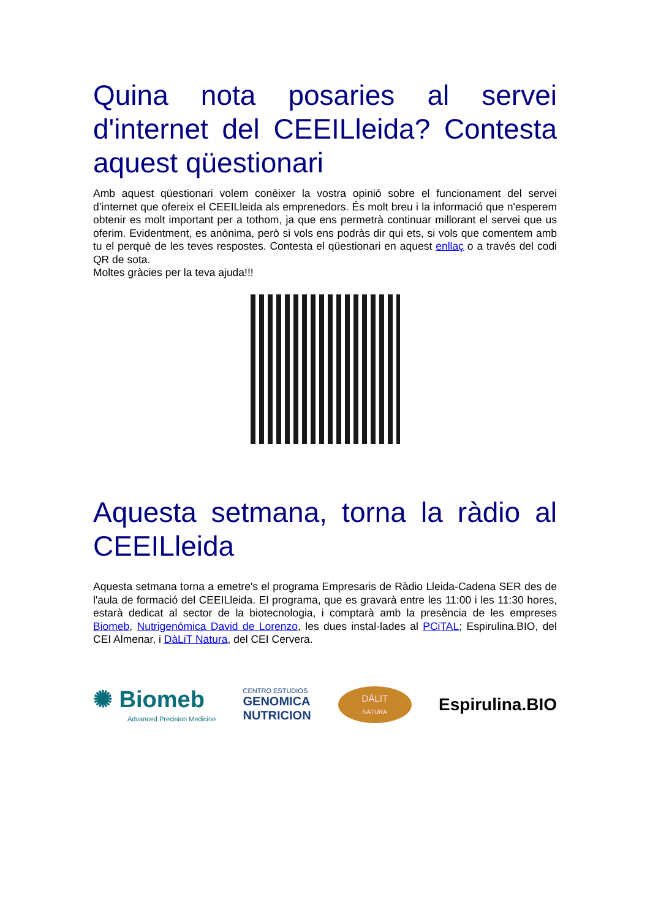Quina nota posaries al servei d'internet del CEEILleida? Contesta aquest qüestionari
Amb aquest qüestionari volem conèixer la vostra opinió sobre el funcionament del servei d’internet que ofereix el CEEILleida als emprenedors. És molt breu i la informació que n'esperem obtenir es molt important per a tothom, ja que ens permetrà continuar millorant el servei que us oferim. Evidentment, es anònima, però si vols ens podràs dir qui ets, si vols que comentem amb tu el perquè de les teves respostes. Contesta el qüestionari en aquest enllaç o a través del codi QR de sota.
Moltes gràcies per la teva ajuda!!!
Aquesta setmana, torna la ràdio al CEEILleida
Aquesta setmana torna a emetre's el programa Empresaris de Ràdio Lleida-Cadena SER des de l'aula de formació del CEEILleida. El programa, que es gravarà entre les 11:00 i les 11:30 hores, estarà dedicat al sector de la biotecnologia, i comptarà amb la presència de les empreses Biomeb, Nutrigenómica David de Lorenzo, les dues instal·lades al PCiTAL; Espirulina.BIO, del CEI Almenar, i DàLiT Natura, del CEI Cervera.
✺ Biomeb
Advanced Precision Medicine
CENTRO ESTUDIOS
GENOMICA
NUTRICION
DÀLIT
NATURA
Espirulina.BIO